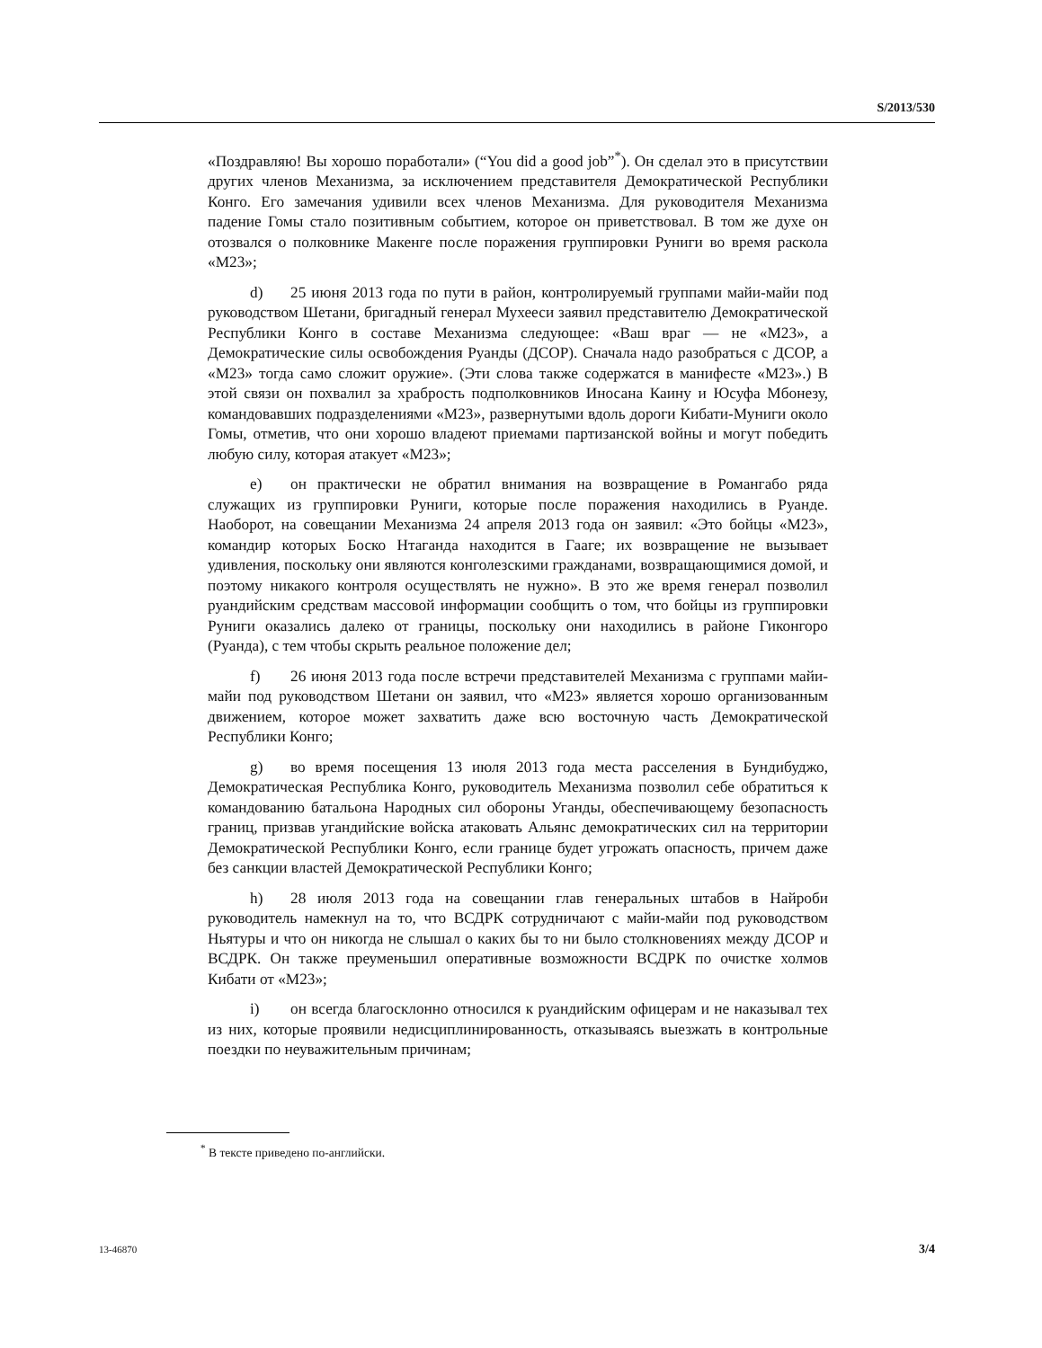S/2013/530
«Поздравляю! Вы хорошо поработали» (“You did a good job”<sup>*</sup>). Он сделал это в присутствии других членов Механизма, за исключением представителя Демократической Республики Конго. Его замечания удивили всех членов Механизма. Для руководителя Механизма падение Гомы стало позитивным событием, которое он приветствовал. В том же духе он отозвался о полковнике Макенге после поражения группировки Руниги во время раскола «М23»;
d) 25 июня 2013 года по пути в район, контролируемый группами майи-майи под руководством Шетани, бригадный генерал Мухееси заявил представителю Демократической Республики Конго в составе Механизма следующее: «Ваш враг — не «М23», а Демократические силы освобождения Руанды (ДСОР). Сначала надо разобраться с ДСОР, а «М23» тогда само сложит оружие». (Эти слова также содержатся в манифесте «М23».) В этой связи он похвалил за храбрость подполковников Иносана Каину и Юсуфа Мбонезу, командовавших подразделениями «М23», развернутыми вдоль дороги Кибати-Муниги около Гомы, отметив, что они хорошо владеют приемами партизанской войны и могут победить любую силу, которая атакует «М23»;
e) он практически не обратил внимания на возвращение в Романгабо ряда служащих из группировки Руниги, которые после поражения находились в Руанде. Наоборот, на совещании Механизма 24 апреля 2013 года он заявил: «Это бойцы «М23», командир которых Боско Нтаганда находится в Гааге; их возвращение не вызывает удивления, поскольку они являются конголезскими гражданами, возвращающимися домой, и поэтому никакого контроля осуществлять не нужно». В это же время генерал позволил руандийским средствам массовой информации сообщить о том, что бойцы из группировки Руниги оказались далеко от границы, поскольку они находились в районе Гиконгоро (Руанда), с тем чтобы скрыть реальное положение дел;
f) 26 июня 2013 года после встречи представителей Механизма с группами майи-майи под руководством Шетани он заявил, что «М23» является хорошо организованным движением, которое может захватить даже всю восточную часть Демократической Республики Конго;
g) во время посещения 13 июля 2013 года места расселения в Бундибуджо, Демократическая Республика Конго, руководитель Механизма позволил себе обратиться к командованию батальона Народных сил обороны Уганды, обеспечивающему безопасность границ, призвав угандийские войска атаковать Альянс демократических сил на территории Демократической Республики Конго, если границе будет угрожать опасность, причем даже без санкции властей Демократической Республики Конго;
h) 28 июля 2013 года на совещании глав генеральных штабов в Найроби руководитель намекнул на то, что ВСДРК сотрудничают с майи-майи под руководством Ньятуры и что он никогда не слышал о каких бы то ни было столкновениях между ДСОР и ВСДРК. Он также преуменьшил оперативные возможности ВСДРК по очистке холмов Кибати от «М23»;
i) он всегда благосклонно относился к руандийским офицерам и не наказывал тех из них, которые проявили недисциплинированность, отказываясь выезжать в контрольные поездки по неуважительным причинам;
<sup>*</sup> В тексте приведено по-английски.
13-46870 3/4